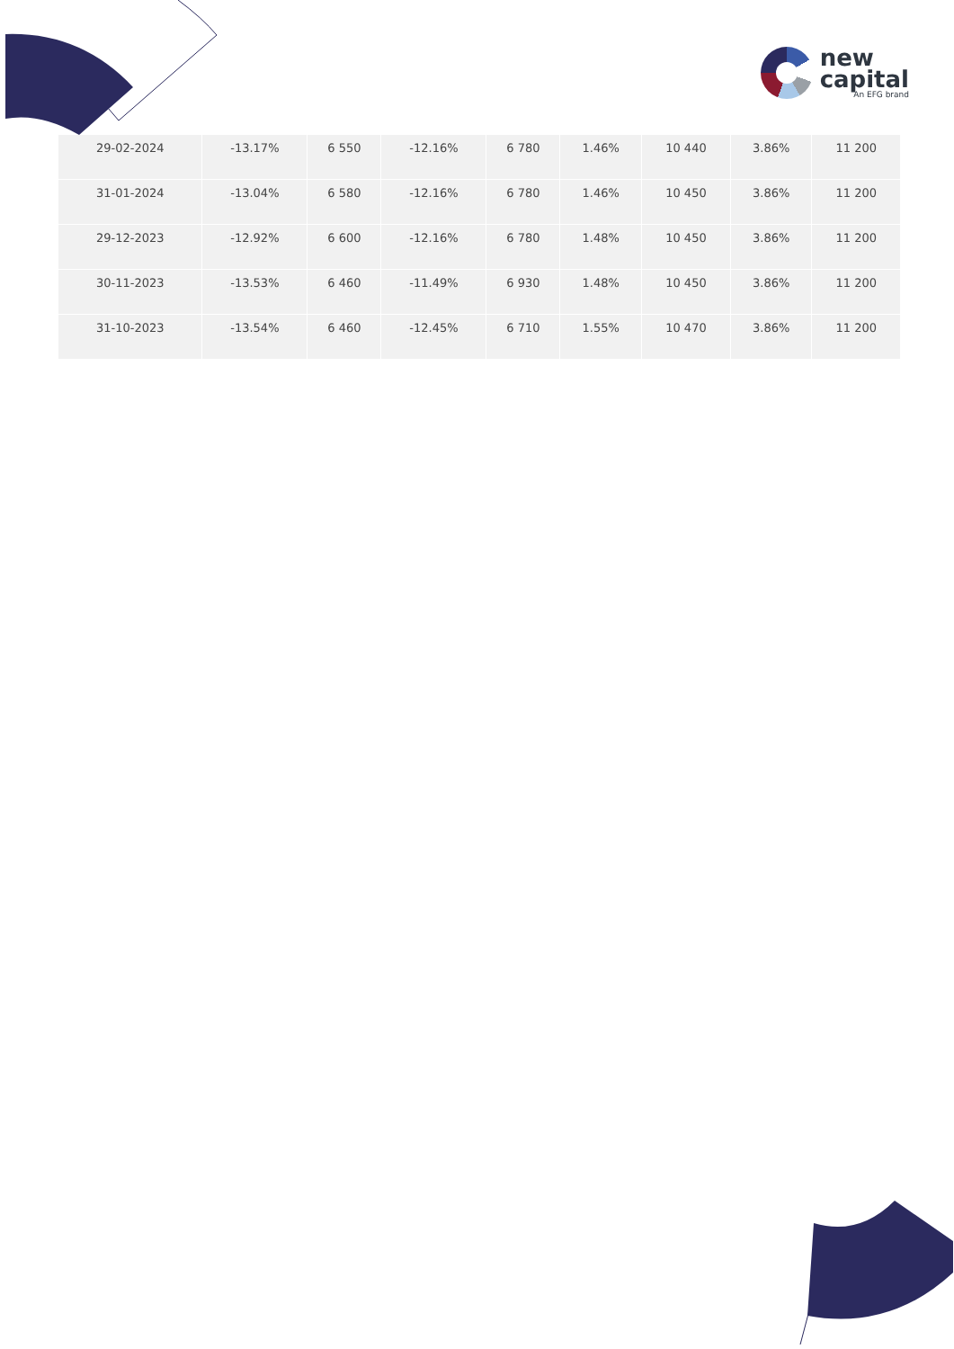new
capital
An EFG brand
| 29-02-2024 | -13.17% | 6 550 | -12.16% | 6 780 | 1.46% | 10 440 | 3.86% | 11 200 |
| 31-01-2024 | -13.04% | 6 580 | -12.16% | 6 780 | 1.46% | 10 450 | 3.86% | 11 200 |
| 29-12-2023 | -12.92% | 6 600 | -12.16% | 6 780 | 1.48% | 10 450 | 3.86% | 11 200 |
| 30-11-2023 | -13.53% | 6 460 | -11.49% | 6 930 | 1.48% | 10 450 | 3.86% | 11 200 |
| 31-10-2023 | -13.54% | 6 460 | -12.45% | 6 710 | 1.55% | 10 470 | 3.86% | 11 200 |